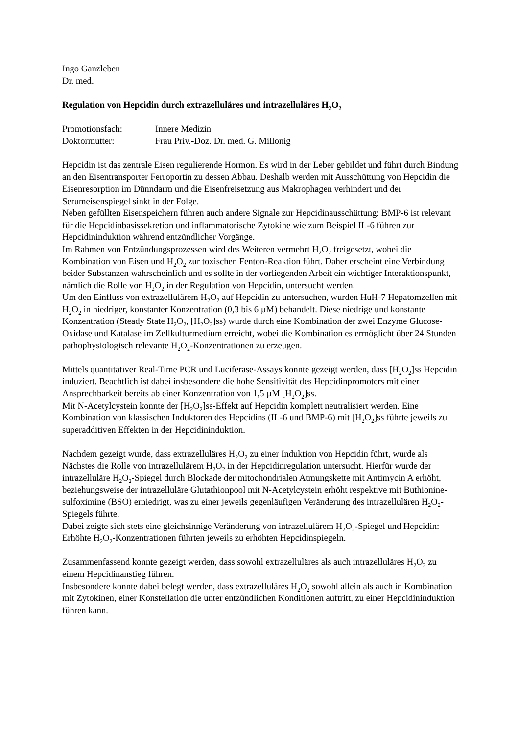Ingo Ganzleben
Dr. med.
Regulation von Hepcidin durch extrazelluläres und intrazelluläres H<sub>2</sub>O<sub>2</sub>
Promotionsfach: Innere Medizin
Doktormutter: Frau Priv.-Doz. Dr. med. G. Millonig
Hepcidin ist das zentrale Eisen regulierende Hormon. Es wird in der Leber gebildet und führt durch Bindung an den Eisentransporter Ferroportin zu dessen Abbau. Deshalb werden mit Ausschüttung von Hepcidin die Eisenresorption im Dünndarm und die Eisenfreisetzung aus Makrophagen verhindert und der Serumeisenspiegel sinkt in der Folge.
Neben gefüllten Eisenspeichern führen auch andere Signale zur Hepcidinausschüttung: BMP-6 ist relevant für die Hepcidinbasissekretion und inflammatorische Zytokine wie zum Beispiel IL-6 führen zur Hepcidininduktion während entzündlicher Vorgänge.
Im Rahmen von Entzündungsprozessen wird des Weiteren vermehrt H<sub>2</sub>O<sub>2</sub> freigesetzt, wobei die Kombination von Eisen und H<sub>2</sub>O<sub>2</sub> zur toxischen Fenton-Reaktion führt. Daher erscheint eine Verbindung beider Substanzen wahrscheinlich und es sollte in der vorliegenden Arbeit ein wichtiger Interaktionspunkt, nämlich die Rolle von H<sub>2</sub>O<sub>2</sub> in der Regulation von Hepcidin, untersucht werden.
Um den Einfluss von extrazellulärem H<sub>2</sub>O<sub>2</sub> auf Hepcidin zu untersuchen, wurden HuH-7 Hepatomzellen mit H<sub>2</sub>O<sub>2</sub> in niedriger, konstanter Konzentration (0,3 bis 6 µM) behandelt. Diese niedrige und konstante Konzentration (Steady State H<sub>2</sub>O<sub>2</sub>, [H<sub>2</sub>O<sub>2</sub>]ss) wurde durch eine Kombination der zwei Enzyme Glucose-Oxidase und Katalase im Zellkulturmedium erreicht, wobei die Kombination es ermöglicht über 24 Stunden pathophysiologisch relevante H<sub>2</sub>O<sub>2</sub>-Konzentrationen zu erzeugen.
Mittels quantitativer Real-Time PCR und Luciferase-Assays konnte gezeigt werden, dass [H<sub>2</sub>O<sub>2</sub>]ss Hepcidin induziert. Beachtlich ist dabei insbesondere die hohe Sensitivität des Hepcidinpromoters mit einer Ansprechbarkeit bereits ab einer Konzentration von 1,5 µM [H<sub>2</sub>O<sub>2</sub>]ss.
Mit N-Acetylcystein konnte der [H<sub>2</sub>O<sub>2</sub>]ss-Effekt auf Hepcidin komplett neutralisiert werden. Eine Kombination von klassischen Induktoren des Hepcidins (IL-6 und BMP-6) mit [H<sub>2</sub>O<sub>2</sub>]ss führte jeweils zu superadditiven Effekten in der Hepcidininduktion.
Nachdem gezeigt wurde, dass extrazelluläres H<sub>2</sub>O<sub>2</sub> zu einer Induktion von Hepcidin führt, wurde als Nächstes die Rolle von intrazellulärem H<sub>2</sub>O<sub>2</sub> in der Hepcidinregulation untersucht. Hierfür wurde der intrazelluläre H<sub>2</sub>O<sub>2</sub>-Spiegel durch Blockade der mitochondrialen Atmungskette mit Antimycin A erhöht, beziehungsweise der intrazelluläre Glutathionpool mit N-Acetylcystein erhöht respektive mit Buthionine-sulfoximine (BSO) erniedrigt, was zu einer jeweils gegenläufigen Veränderung des intrazellulären H<sub>2</sub>O<sub>2</sub>-Spiegels führte.
Dabei zeigte sich stets eine gleichsinnige Veränderung von intrazellulärem H<sub>2</sub>O<sub>2</sub>-Spiegel und Hepcidin: Erhöhte H<sub>2</sub>O<sub>2</sub>-Konzentrationen führten jeweils zu erhöhten Hepcidinspiegeln.
Zusammenfassend konnte gezeigt werden, dass sowohl extrazelluläres als auch intrazelluläres H<sub>2</sub>O<sub>2</sub> zu einem Hepcidinanstieg führen.
Insbesondere konnte dabei belegt werden, dass extrazelluläres H<sub>2</sub>O<sub>2</sub> sowohl allein als auch in Kombination mit Zytokinen, einer Konstellation die unter entzündlichen Konditionen auftritt, zu einer Hepcidininduktion führen kann.